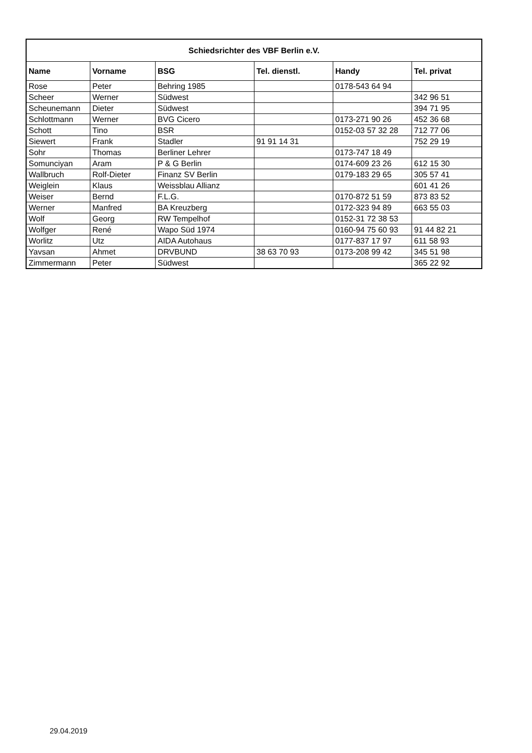| Schiedsrichter des VBF Berlin e.V. | | | | | |
| --- | --- | --- | --- | --- | --- |
| Name | Vorname | BSG | Tel. dienstl. | Handy | Tel. privat |
| Rose | Peter | Behring 1985 | | 0178-543 64 94 | |
| Scheer | Werner | Südwest | | | 342 96 51 |
| Scheunemann | Dieter | Südwest | | | 394 71 95 |
| Schlottmann | Werner | BVG Cicero | | 0173-271 90 26 | 452 36 68 |
| Schott | Tino | BSR | | 0152-03 57 32 28 | 712 77 06 |
| Siewert | Frank | Stadler | 91 91 14 31 | | 752 29 19 |
| Sohr | Thomas | Berliner Lehrer | | 0173-747 18 49 | |
| Somunciyan | Aram | P & G Berlin | | 0174-609 23 26 | 612 15 30 |
| Wallbruch | Rolf-Dieter | Finanz SV Berlin | | 0179-183 29 65 | 305 57 41 |
| Weiglein | Klaus | Weissblau Allianz | | | 601 41 26 |
| Weiser | Bernd | F.L.G. | | 0170-872 51 59 | 873 83 52 |
| Werner | Manfred | BA Kreuzberg | | 0172-323 94 89 | 663 55 03 |
| Wolf | Georg | RW Tempelhof | | 0152-31 72 38 53 | |
| Wolfger | René | Wapo Süd 1974 | | 0160-94 75 60 93 | 91 44 82 21 |
| Worlitz | Utz | AIDA Autohaus | | 0177-837 17 97 | 611 58 93 |
| Yavsan | Ahmet | DRVBUND | 38 63 70 93 | 0173-208 99 42 | 345 51 98 |
| Zimmermann | Peter | Südwest | | | 365 22 92 |
29.04.2019